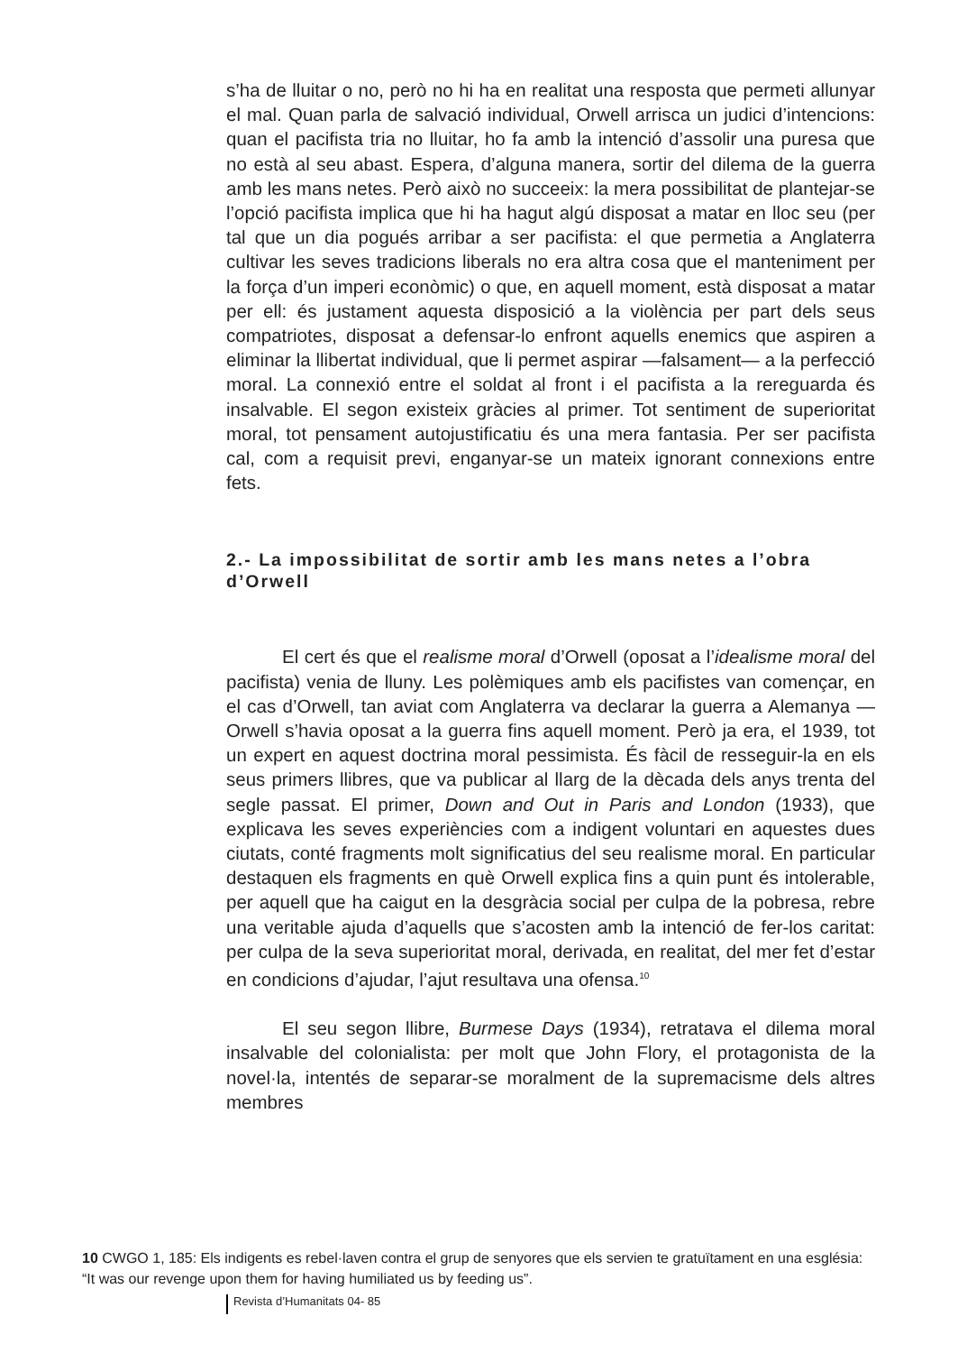s’ha de lluitar o no, però no hi ha en realitat una resposta que permeti allunyar el mal. Quan parla de salvació individual, Orwell arrisca un judici d’intencions: quan el pacifista tria no lluitar, ho fa amb la intenció d’assolir una puresa que no està al seu abast. Espera, d’alguna manera, sortir del dilema de la guerra amb les mans netes. Però això no succeeix: la mera possibilitat de plantejar-se l’opció pacifista implica que hi ha hagut algú disposat a matar en lloc seu (per tal que un dia pogués arribar a ser pacifista: el que permetia a Anglaterra cultivar les seves tradicions liberals no era altra cosa que el manteniment per la força d’un imperi econòmic) o que, en aquell moment, està disposat a matar per ell: és justament aquesta disposició a la violència per part dels seus compatriotes, disposat a defensar-lo enfront aquells enemics que aspiren a eliminar la llibertat individual, que li permet aspirar —falsament— a la perfecció moral. La connexió entre el soldat al front i el pacifista a la rereguarda és insalvable. El segon existeix gràcies al primer. Tot sentiment de superioritat moral, tot pensament autojustificatiu és una mera fantasia. Per ser pacifista cal, com a requisit previ, enganyar-se un mateix ignorant connexions entre fets.
2.- La impossibilitat de sortir amb les mans netes a l’obra d’Orwell
El cert és que el realisme moral d’Orwell (oposat a l’idealisme moral del pacifista) venia de lluny. Les polèmiques amb els pacifistes van començar, en el cas d’Orwell, tan aviat com Anglaterra va declarar la guerra a Alemanya — Orwell s’havia oposat a la guerra fins aquell moment. Però ja era, el 1939, tot un expert en aquest doctrina moral pessimista. És fàcil de resseguir-la en els seus primers llibres, que va publicar al llarg de la dècada dels anys trenta del segle passat. El primer, Down and Out in Paris and London (1933), que explicava les seves experiències com a indigent voluntari en aquestes dues ciutats, conté fragments molt significatius del seu realisme moral. En particular destaquen els fragments en què Orwell explica fins a quin punt és intolerable, per aquell que ha caigut en la desgràcia social per culpa de la pobresa, rebre una veritable ajuda d’aquells que s’acosten amb la intenció de fer-los caritat: per culpa de la seva superioritat moral, derivada, en realitat, del mer fet d’estar en condicions d’ajudar, l’ajut resultava una ofensa.<sup>10</sup>
El seu segon llibre, Burmese Days (1934), retratava el dilema moral insalvable del colonialista: per molt que John Flory, el protagonista de la novel·la, intentés de separar-se moralment de la supremacisme dels altres membres
10 CWGO 1, 185: Els indigents es rebel·laven contra el grup de senyores que els servien te gratuïtament en una església: “It was our revenge upon them for having humiliated us by feeding us”.
Revista d’Humanitats 04- 85